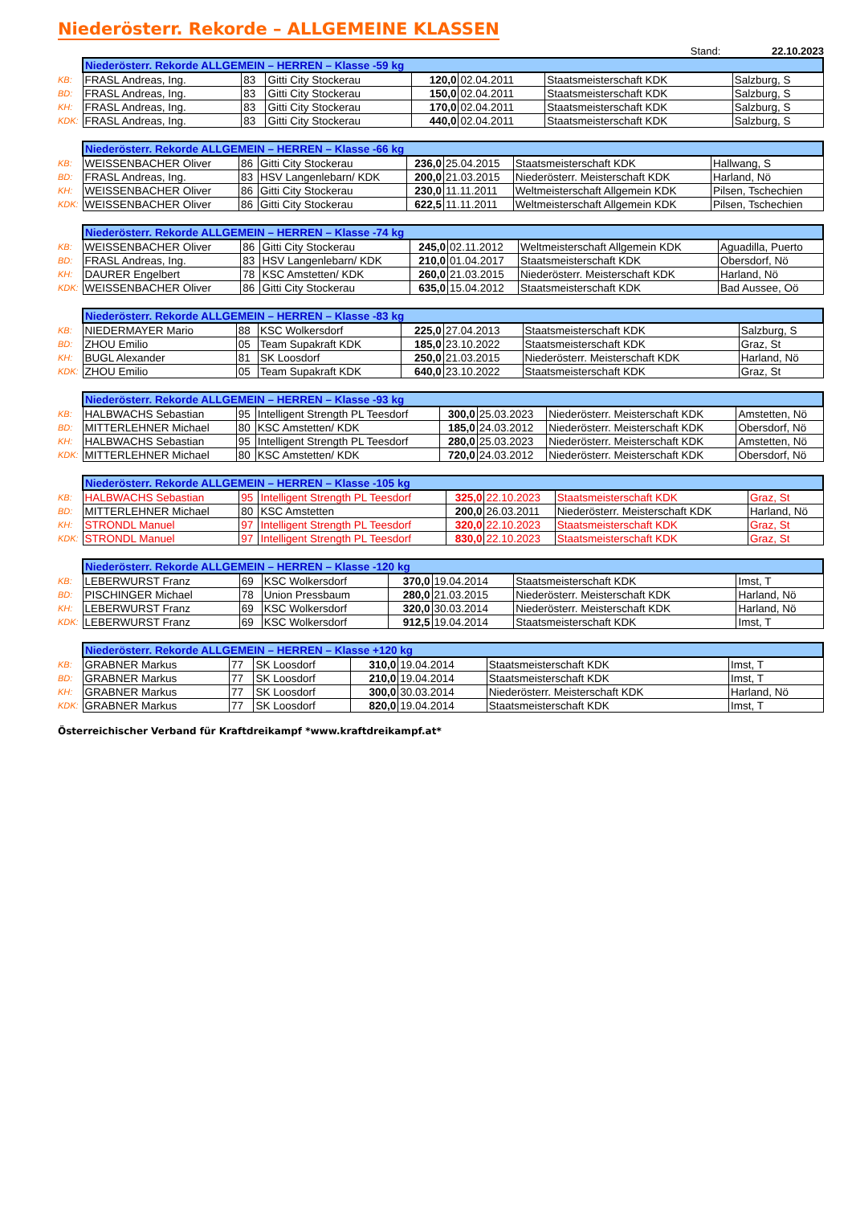Niederösterr. Rekorde – ALLGEMEINE KLASSEN
Stand: 22.10.2023
| | Niederösterr. Rekorde ALLGEMEIN – HERREN – Klasse -59 kg | | | | | | |
| KB: | FRASL Andreas, Ing. | 83 | Gitti City Stockerau | 120,0 | 02.04.2011 | Staatsmeisterschaft KDK | Salzburg, S |
| BD: | FRASL Andreas, Ing. | 83 | Gitti City Stockerau | 150,0 | 02.04.2011 | Staatsmeisterschaft KDK | Salzburg, S |
| KH: | FRASL Andreas, Ing. | 83 | Gitti City Stockerau | 170,0 | 02.04.2011 | Staatsmeisterschaft KDK | Salzburg, S |
| KDK: | FRASL Andreas, Ing. | 83 | Gitti City Stockerau | 440,0 | 02.04.2011 | Staatsmeisterschaft KDK | Salzburg, S |
| | Niederösterr. Rekorde ALLGEMEIN – HERREN – Klasse -66 kg | | | | | | |
| KB: | WEISSENBACHER Oliver | 86 | Gitti City Stockerau | 236,0 | 25.04.2015 | Staatsmeisterschaft KDK | Hallwang, S |
| BD: | FRASL Andreas, Ing. | 83 | HSV Langenlebarn/ KDK | 200,0 | 21.03.2015 | Niederösterr. Meisterschaft KDK | Harland, Nö |
| KH: | WEISSENBACHER Oliver | 86 | Gitti City Stockerau | 230,0 | 11.11.2011 | Weltmeisterschaft Allgemein KDK | Pilsen, Tschechien |
| KDK: | WEISSENBACHER Oliver | 86 | Gitti City Stockerau | 622,5 | 11.11.2011 | Weltmeisterschaft Allgemein KDK | Pilsen, Tschechien |
| | Niederösterr. Rekorde ALLGEMEIN – HERREN – Klasse -74 kg | | | | | | |
| KB: | WEISSENBACHER Oliver | 86 | Gitti City Stockerau | 245,0 | 02.11.2012 | Weltmeisterschaft Allgemein KDK | Aguadilla, Puerto |
| BD: | FRASL Andreas, Ing. | 83 | HSV Langenlebarn/ KDK | 210,0 | 01.04.2017 | Staatsmeisterschaft KDK | Obersdorf, Nö |
| KH: | DAURER Engelbert | 78 | KSC Amstetten/ KDK | 260,0 | 21.03.2015 | Niederösterr. Meisterschaft KDK | Harland, Nö |
| KDK: | WEISSENBACHER Oliver | 86 | Gitti City Stockerau | 635,0 | 15.04.2012 | Staatsmeisterschaft KDK | Bad Aussee, Oö |
| | Niederösterr. Rekorde ALLGEMEIN – HERREN – Klasse -83 kg | | | | | | |
| KB: | NIEDERMAYER Mario | 88 | KSC Wolkersdorf | 225,0 | 27.04.2013 | Staatsmeisterschaft KDK | Salzburg, S |
| BD: | ZHOU Emilio | 05 | Team Supakraft KDK | 185,0 | 23.10.2022 | Staatsmeisterschaft KDK | Graz, St |
| KH: | BUGL Alexander | 81 | SK Loosdorf | 250,0 | 21.03.2015 | Niederösterr. Meisterschaft KDK | Harland, Nö |
| KDK: | ZHOU Emilio | 05 | Team Supakraft KDK | 640,0 | 23.10.2022 | Staatsmeisterschaft KDK | Graz, St |
| | Niederösterr. Rekorde ALLGEMEIN – HERREN – Klasse -93 kg | | | | | | |
| KB: | HALBWACHS Sebastian | 95 | Intelligent Strength PL Teesdorf | 300,0 | 25.03.2023 | Niederösterr. Meisterschaft KDK | Amstetten, Nö |
| BD: | MITTERLEHNER Michael | 80 | KSC Amstetten/ KDK | 185,0 | 24.03.2012 | Niederösterr. Meisterschaft KDK | Obersdorf, Nö |
| KH: | HALBWACHS Sebastian | 95 | Intelligent Strength PL Teesdorf | 280,0 | 25.03.2023 | Niederösterr. Meisterschaft KDK | Amstetten, Nö |
| KDK: | MITTERLEHNER Michael | 80 | KSC Amstetten/ KDK | 720,0 | 24.03.2012 | Niederösterr. Meisterschaft KDK | Obersdorf, Nö |
| | Niederösterr. Rekorde ALLGEMEIN – HERREN – Klasse -105 kg | | | | | | |
| KB: | HALBWACHS Sebastian | 95 | Intelligent Strength PL Teesdorf | 325,0 | 22.10.2023 | Staatsmeisterschaft KDK | Graz, St |
| BD: | MITTERLEHNER Michael | 80 | KSC Amstetten | 200,0 | 26.03.2011 | Niederösterr. Meisterschaft KDK | Harland, Nö |
| KH: | STRONDL Manuel | 97 | Intelligent Strength PL Teesdorf | 320,0 | 22.10.2023 | Staatsmeisterschaft KDK | Graz, St |
| KDK: | STRONDL Manuel | 97 | Intelligent Strength PL Teesdorf | 830,0 | 22.10.2023 | Staatsmeisterschaft KDK | Graz, St |
| | Niederösterr. Rekorde ALLGEMEIN – HERREN – Klasse -120 kg | | | | | | |
| KB: | LEBERWURST Franz | 69 | KSC Wolkersdorf | 370,0 | 19.04.2014 | Staatsmeisterschaft KDK | Imst, T |
| BD: | PISCHINGER Michael | 78 | Union Pressbaum | 280,0 | 21.03.2015 | Niederösterr. Meisterschaft KDK | Harland, Nö |
| KH: | LEBERWURST Franz | 69 | KSC Wolkersdorf | 320,0 | 30.03.2014 | Niederösterr. Meisterschaft KDK | Harland, Nö |
| KDK: | LEBERWURST Franz | 69 | KSC Wolkersdorf | 912,5 | 19.04.2014 | Staatsmeisterschaft KDK | Imst, T |
| | Niederösterr. Rekorde ALLGEMEIN – HERREN – Klasse +120 kg | | | | | | |
| KB: | GRABNER Markus | 77 | SK Loosdorf | 310,0 | 19.04.2014 | Staatsmeisterschaft KDK | Imst, T |
| BD: | GRABNER Markus | 77 | SK Loosdorf | 210,0 | 19.04.2014 | Staatsmeisterschaft KDK | Imst, T |
| KH: | GRABNER Markus | 77 | SK Loosdorf | 300,0 | 30.03.2014 | Niederösterr. Meisterschaft KDK | Harland, Nö |
| KDK: | GRABNER Markus | 77 | SK Loosdorf | 820,0 | 19.04.2014 | Staatsmeisterschaft KDK | Imst, T |
Österreichischer Verband für Kraftdreikampf *www.kraftdreikampf.at*